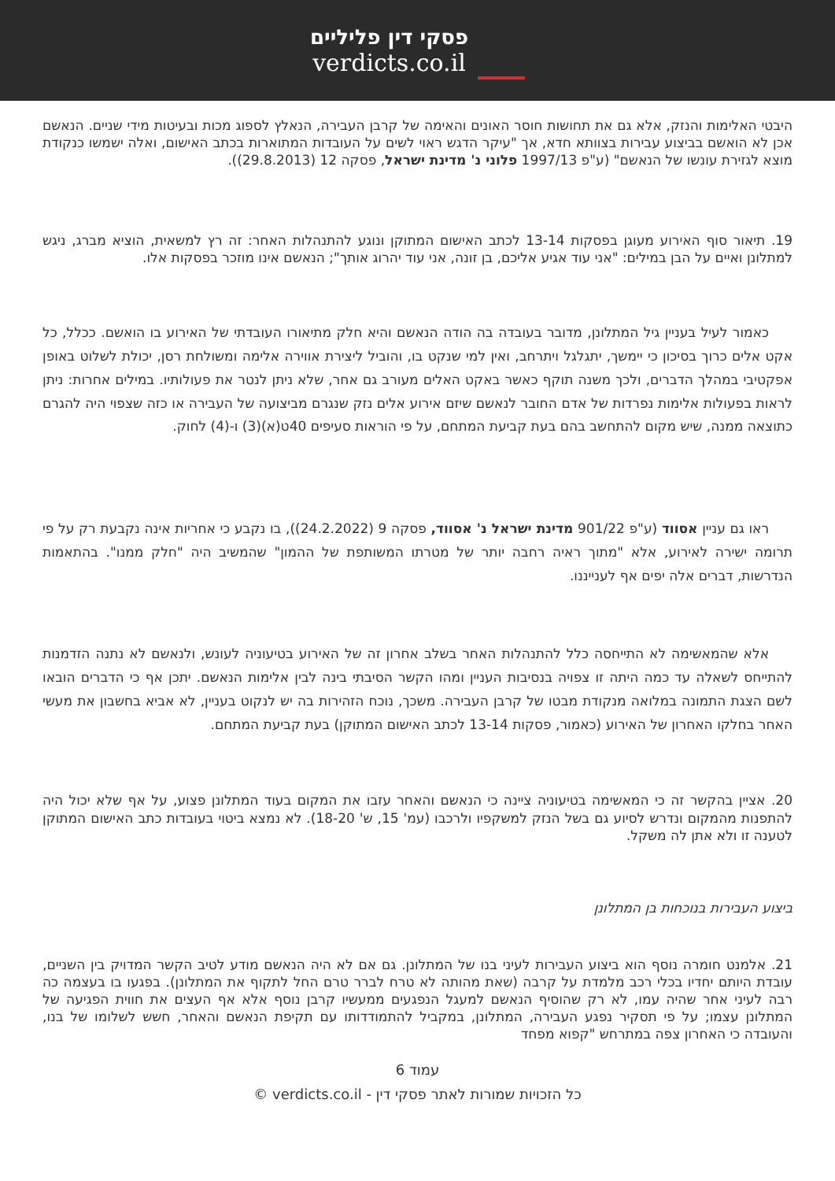פסקי דין פליליים
verdicts.co.il
היבטי האלימות והנזק, אלא גם את תחושות חוסר האונים והאימה של קרבן העבירה, הנאלץ לספוג מכות ובעיטות מידי שניים. הנאשם אכן לא הואשם בביצוע עבירות בצוותא חדא, אך "עיקר הדגש ראוי לשים על העובדות המתוארות בכתב האישום, ואלה ישמשו כנקודת מוצא לגזירת עונשו של הנאשם" (ע"פ 1997/13 פלוני נ' מדינת ישראל, פסקה 12 (29.8.2013)).
19. תיאור סוף האירוע מעוגן בפסקות 13-14 לכתב האישום המתוקן ונוגע להתנהלות האחר: זה רץ למשאית, הוציא מברג, ניגש למתלונן ואיים על הבן במילים: "אני עוד אגיע אליכם, בן זונה, אני עוד יהרוג אותך"; הנאשם אינו מוזכר בפסקות אלו.
כאמור לעיל בעניין גיל המתלונן, מדובר בעובדה בה הודה הנאשם והיא חלק מתיאורו העובדתי של האירוע בו הואשם. ככלל, כל אקט אלים כרוך בסיכון כי יימשך, יתגלגל ויתרחב, ואין למי שנקט בו, והוביל ליצירת אווירה אלימה ומשולחת רסן, יכולת לשלוט באופן אפקטיבי במהלך הדברים, ולכך משנה תוקף כאשר באקט האלים מעורב גם אחר, שלא ניתן לנטר את פעולותיו. במילים אחרות: ניתן לראות בפעולות אלימות נפרדות של אדם החובר לנאשם שיזם אירוע אלים נזק שנגרם מביצועה של העבירה או כזה שצפוי היה להגרם כתוצאה ממנה, שיש מקום להתחשב בהם בעת קביעת המתחם, על פי הוראות סעיפים 40ט(א)(3) ו-(4) לחוק.
ראו גם עניין אסווד (ע"פ 901/22 מדינת ישראל נ' אסווד, פסקה 9 (24.2.2022)), בו נקבע כי אחריות אינה נקבעת רק על פי תרומה ישירה לאירוע, אלא "מתוך ראיה רחבה יותר של מטרתו המשותפת של ההמון" שהמשיב היה "חלק ממנו". בהתאמות הנדרשות, דברים אלה יפים אף לענייננו.
אלא שהמאשימה לא התייחסה כלל להתנהלות האחר בשלב אחרון זה של האירוע בטיעוניה לעונש, ולנאשם לא נתנה הזדמנות להתייחס לשאלה עד כמה היתה זו צפויה בנסיבות העניין ומהו הקשר הסיבתי בינה לבין אלימות הנאשם. יתכן אף כי הדברים הובאו לשם הצגת התמונה במלואה מנקודת מבטו של קרבן העבירה. משכך, נוכח הזהירות בה יש לנקוט בעניין, לא אביא בחשבון את מעשי האחר בחלקו האחרון של האירוע (כאמור, פסקות 13-14 לכתב האישום המתוקן) בעת קביעת המתחם.
20. אציין בהקשר זה כי המאשימה בטיעוניה ציינה כי הנאשם והאחר עזבו את המקום בעוד המתלונן פצוע, על אף שלא יכול היה להתפנות מהמקום ונדרש לסיוע גם בשל הנזק למשקפיו ולרכבו (עמ' 15, ש' 18-20). לא נמצא ביטוי בעובדות כתב האישום המתוקן לטענה זו ולא אתן לה משקל.
ביצוע העבירות בנוכחות בן המתלונן
21. אלמנט חומרה נוסף הוא ביצוע העבירות לעיני בנו של המתלונן. גם אם לא היה הנאשם מודע לטיב הקשר המדויק בין השניים, עובדת היותם יחדיו בכלי רכב מלמדת על קרבה (שאת מהותה לא טרח לברר טרם החל לתקוף את המתלונן). בפגעו בו בעצמה כה רבה לעיני אחר שהיה עמו, לא רק שהוסיף הנאשם למעגל הנפגעים ממעשיו קרבן נוסף אלא אף העצים את חווית הפגיעה של המתלונן עצמו; על פי תסקיר נפגע העבירה, המתלונן, במקביל להתמודדותו עם תקיפת הנאשם והאחר, חשש לשלומו של בנו, והעובדה כי האחרון צפה במתרחש "קפוא מפחד
עמוד 6
כל הזכויות שמורות לאתר פסקי דין - verdicts.co.il ©